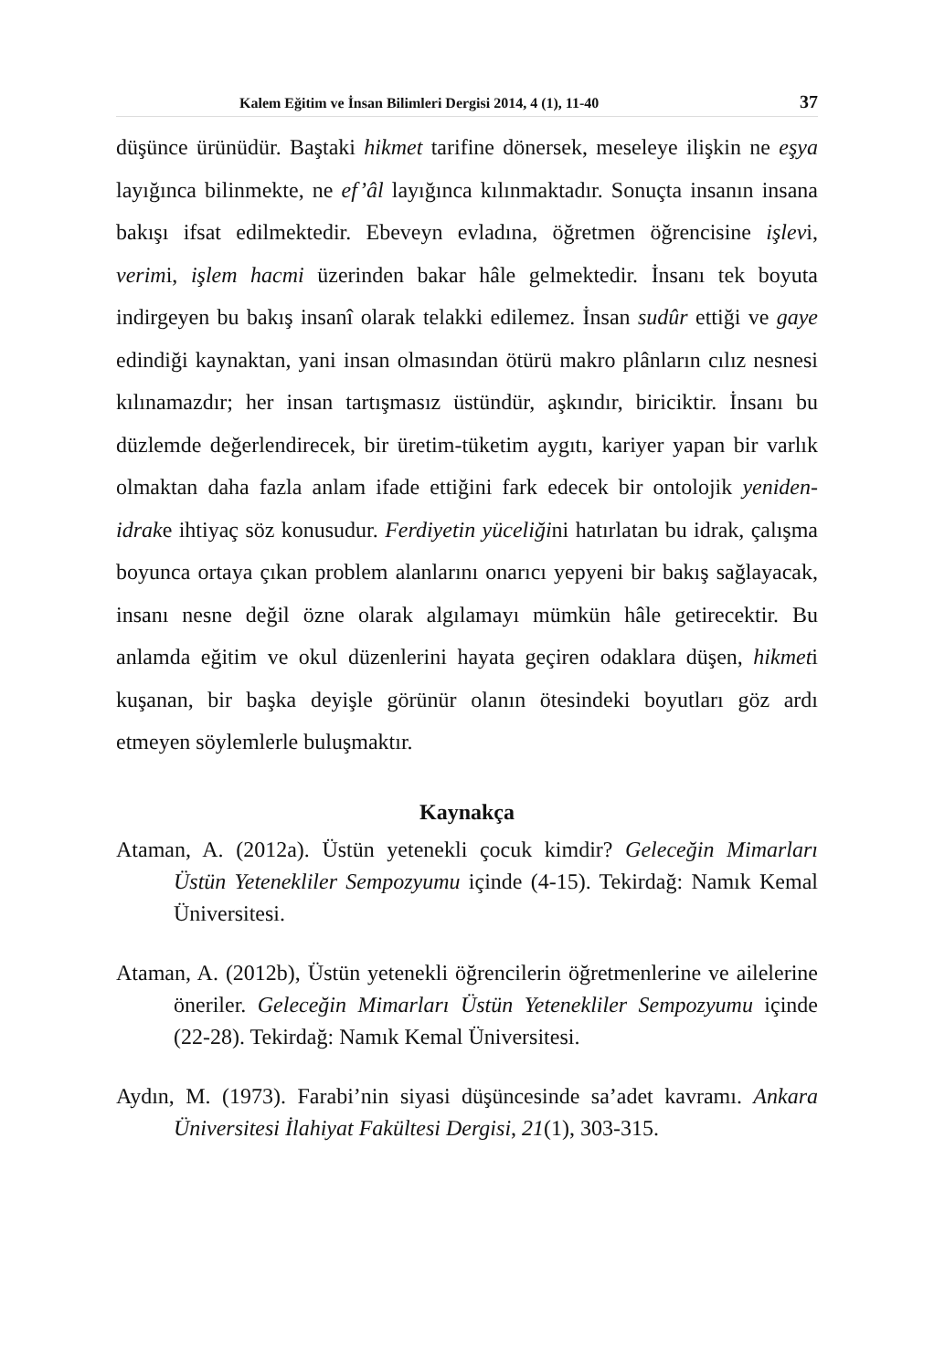Kalem Eğitim ve İnsan Bilimleri Dergisi 2014, 4 (1), 11-40 37
düşünce ürünüdür. Baştaki hikmet tarifine dönersek, meseleye ilişkin ne eşya layığınca bilinmekte, ne ef’âl layığınca kılınmaktadır. Sonuçta insanın insana bakışı ifsat edilmektedir. Ebeveyn evladına, öğretmen öğrencisine işlevi, verimi, işlem hacmi üzerinden bakar hâle gelmektedir. İnsanı tek boyuta indirgeyen bu bakış insanî olarak telakki edilemez. İnsan sudûr ettiği ve gaye edindiği kaynaktan, yani insan olmasından ötürü makro plânların cılız nesnesi kılınamazdır; her insan tartışmasız üstündür, aşkındır, biriciktir. İnsanı bu düzlemde değerlendirecek, bir üretim-tüketim aygıtı, kariyer yapan bir varlık olmaktan daha fazla anlam ifade ettiğini fark edecek bir ontolojik yeniden-idrake ihtiyaç söz konusudur. Ferdiyetin yüceliğini hatırlatan bu idrak, çalışma boyunca ortaya çıkan problem alanlarını onarıcı yepyeni bir bakış sağlayacak, insanı nesne değil özne olarak algılamayı mümkün hâle getirecektir. Bu anlamda eğitim ve okul düzenlerini hayata geçiren odaklara düşen, hikmeti kuşanan, bir başka deyişle görünür olanın ötesindeki boyutları göz ardı etmeyen söylemlerle buluşmaktır.
Kaynakça
Ataman, A. (2012a). Üstün yetenekli çocuk kimdir? Geleceğin Mimarları Üstün Yetenekliler Sempozyumu içinde (4-15). Tekirdağ: Namık Kemal Üniversitesi.
Ataman, A. (2012b), Üstün yetenekli öğrencilerin öğretmenlerine ve ailelerine öneriler. Geleceğin Mimarları Üstün Yetenekliler Sempozyumu içinde (22-28). Tekirdağ: Namık Kemal Üniversitesi.
Aydın, M. (1973). Farabi’nin siyasi düşüncesinde sa’adet kavramı. Ankara Üniversitesi İlahiyat Fakültesi Dergisi, 21(1), 303-315.